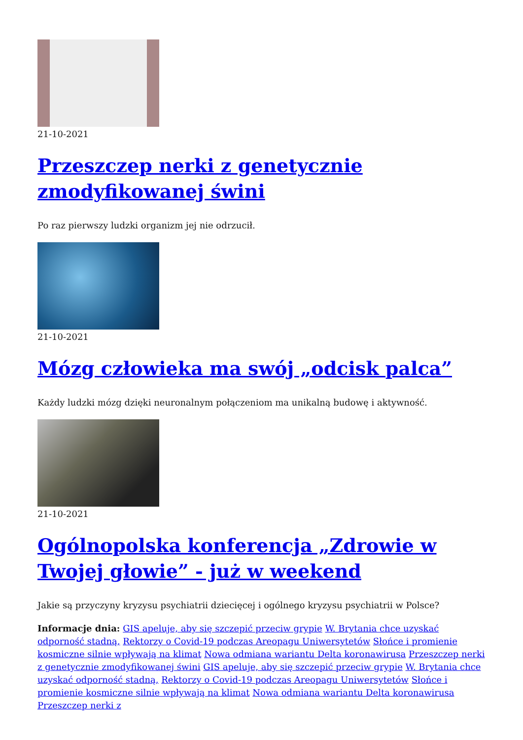21-10-2021
Przeszczep nerki z genetycznie zmodyfikowanej świni
Po raz pierwszy ludzki organizm jej nie odrzucił.
21-10-2021
Mózg człowieka ma swój „odcisk palca”
Każdy ludzki mózg dzięki neuronalnym połączeniom ma unikalną budowę i aktywność.
21-10-2021
Ogólnopolska konferencja „Zdrowie w Twojej głowie” - już w weekend
Jakie są przyczyny kryzysu psychiatrii dziecięcej i ogólnego kryzysu psychiatrii w Polsce?
Informacje dnia: GIS apeluje, aby się szczepić przeciw grypie W. Brytania chce uzyskać odporność stadną, Rektorzy o Covid-19 podczas Areopagu Uniwersytetów Słońce i promienie kosmiczne silnie wpływają na klimat Nowa odmiana wariantu Delta koronawirusa Przeszczep nerki z genetycznie zmodyfikowanej świni GIS apeluje, aby się szczepić przeciw grypie W. Brytania chce uzyskać odporność stadną, Rektorzy o Covid-19 podczas Areopagu Uniwersytetów Słońce i promienie kosmiczne silnie wpływają na klimat Nowa odmiana wariantu Delta koronawirusa Przeszczep nerki z